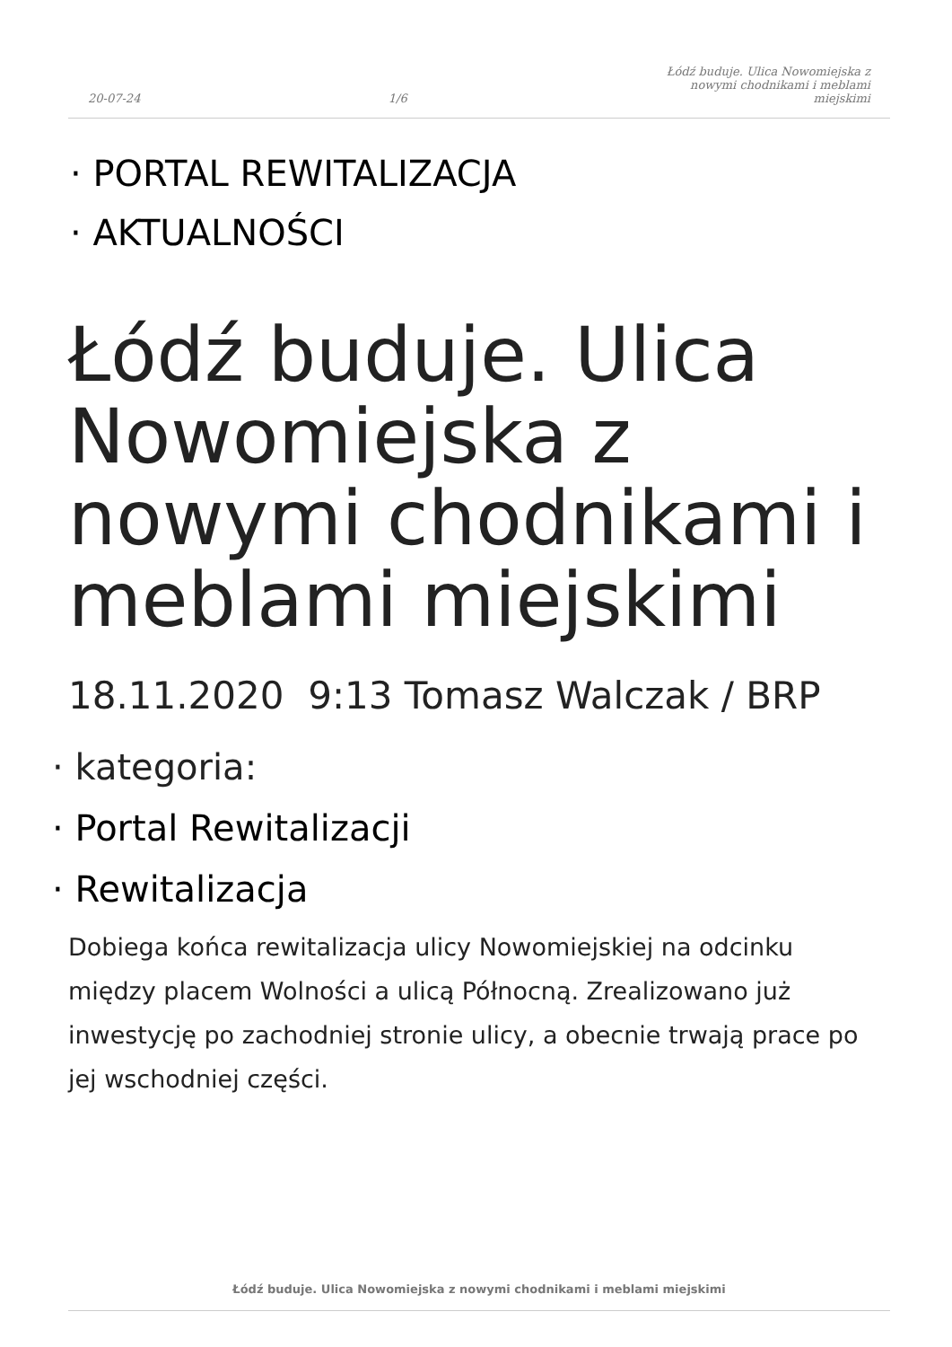20-07-24 1/6 Łódź buduje. Ulica Nowomiejska z nowymi chodnikami i meblami miejskimi
· PORTAL REWITALIZACJA
· AKTUALNOŚCI
Łódź buduje. Ulica Nowomiejska z nowymi chodnikami i meblami miejskimi
18.11.2020 9:13 Tomasz Walczak / BRP
· kategoria:
· Portal Rewitalizacji
· Rewitalizacja
Dobiega końca rewitalizacja ulicy Nowomiejskiej na odcinku między placem Wolności a ulicą Północną. Zrealizowano już inwestycję po zachodniej stronie ulicy, a obecnie trwają prace po jej wschodniej części.
Łódź buduje. Ulica Nowomiejska z nowymi chodnikami i meblami miejskimi